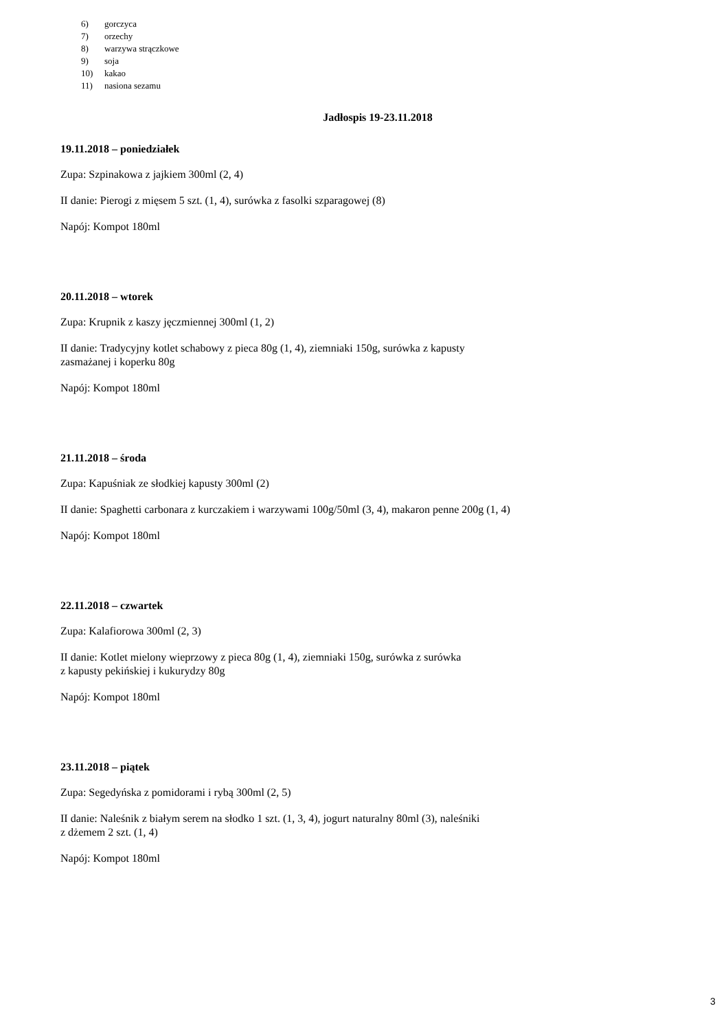6) gorczyca
7) orzechy
8) warzywa strączkowe
9) soja
10) kakao
11) nasiona sezamu
Jadłospis 19-23.11.2018
19.11.2018 – poniedziałek
Zupa: Szpinakowa z jajkiem 300ml (2, 4)
II danie: Pierogi z mięsem 5 szt. (1, 4), surówka z fasolki szparagowej (8)
Napój: Kompot 180ml
20.11.2018 – wtorek
Zupa: Krupnik z kaszy jęczmiennej 300ml (1, 2)
II danie: Tradycyjny kotlet schabowy z pieca 80g (1, 4), ziemniaki 150g, surówka z kapusty
zasmażanej i koperku 80g
Napój: Kompot 180ml
21.11.2018 – środa
Zupa: Kapuśniak ze słodkiej kapusty 300ml (2)
II danie: Spaghetti carbonara z kurczakiem i warzywami 100g/50ml (3, 4), makaron penne 200g (1, 4)
Napój: Kompot 180ml
22.11.2018 – czwartek
Zupa: Kalafiorowa 300ml (2, 3)
II danie: Kotlet mielony wieprzowy z pieca 80g (1, 4), ziemniaki 150g, surówka z surówka
z kapusty pekińskiej i kukurydzy 80g
Napój: Kompot 180ml
23.11.2018 – piątek
Zupa: Segedyńska z pomidorami i rybą 300ml (2, 5)
II danie: Naleśnik z białym serem na słodko 1 szt. (1, 3, 4), jogurt naturalny 80ml (3), naleśniki
z dżemem 2 szt. (1, 4)
Napój: Kompot 180ml
3